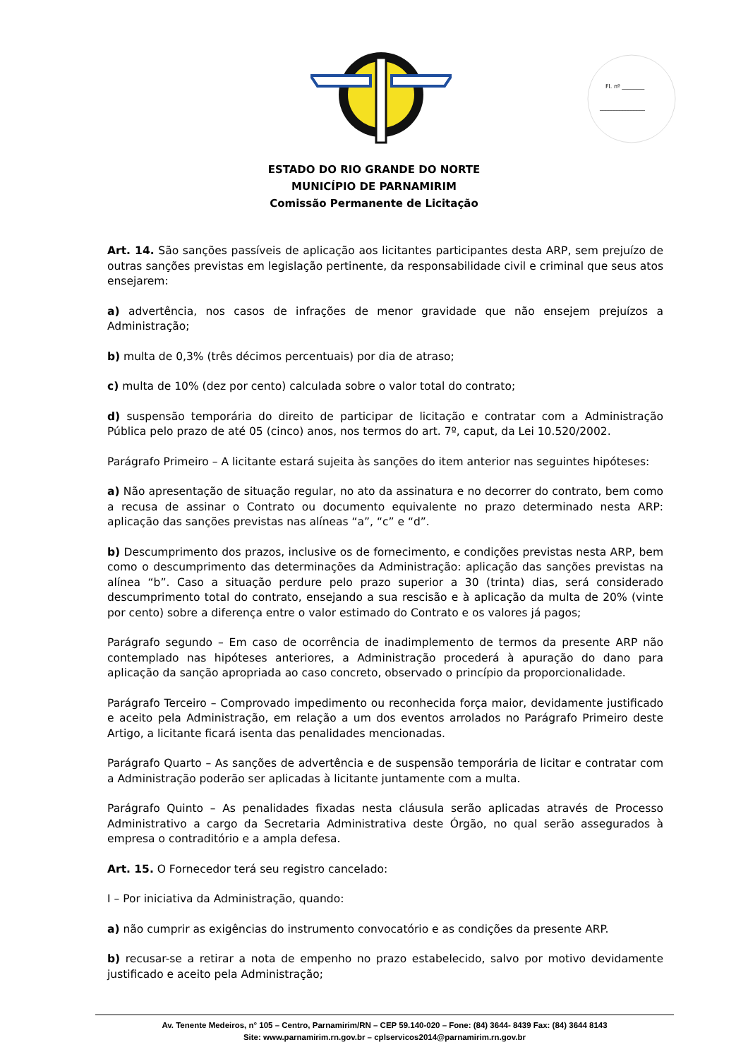Fl. nº ________
________________
ESTADO DO RIO GRANDE DO NORTE
MUNICÍPIO DE PARNAMIRIM
Comissão Permanente de Licitação
Art. 14. São sanções passíveis de aplicação aos licitantes participantes desta ARP, sem prejuízo de outras sanções previstas em legislação pertinente, da responsabilidade civil e criminal que seus atos ensejarem:
a) advertência, nos casos de infrações de menor gravidade que não ensejem prejuízos a Administração;
b) multa de 0,3% (três décimos percentuais) por dia de atraso;
c) multa de 10% (dez por cento) calculada sobre o valor total do contrato;
d) suspensão temporária do direito de participar de licitação e contratar com a Administração Pública pelo prazo de até 05 (cinco) anos, nos termos do art. 7º, caput, da Lei 10.520/2002.
Parágrafo Primeiro – A licitante estará sujeita às sanções do item anterior nas seguintes hipóteses:
a) Não apresentação de situação regular, no ato da assinatura e no decorrer do contrato, bem como a recusa de assinar o Contrato ou documento equivalente no prazo determinado nesta ARP: aplicação das sanções previstas nas alíneas “a”, “c” e “d”.
b) Descumprimento dos prazos, inclusive os de fornecimento, e condições previstas nesta ARP, bem como o descumprimento das determinações da Administração: aplicação das sanções previstas na alínea “b”. Caso a situação perdure pelo prazo superior a 30 (trinta) dias, será considerado descumprimento total do contrato, ensejando a sua rescisão e à aplicação da multa de 20% (vinte por cento) sobre a diferença entre o valor estimado do Contrato e os valores já pagos;
Parágrafo segundo – Em caso de ocorrência de inadimplemento de termos da presente ARP não contemplado nas hipóteses anteriores, a Administração procederá à apuração do dano para aplicação da sanção apropriada ao caso concreto, observado o princípio da proporcionalidade.
Parágrafo Terceiro – Comprovado impedimento ou reconhecida força maior, devidamente justificado e aceito pela Administração, em relação a um dos eventos arrolados no Parágrafo Primeiro deste Artigo, a licitante ficará isenta das penalidades mencionadas.
Parágrafo Quarto – As sanções de advertência e de suspensão temporária de licitar e contratar com a Administração poderão ser aplicadas à licitante juntamente com a multa.
Parágrafo Quinto – As penalidades fixadas nesta cláusula serão aplicadas através de Processo Administrativo a cargo da Secretaria Administrativa deste Órgão, no qual serão assegurados à empresa o contraditório e a ampla defesa.
Art. 15. O Fornecedor terá seu registro cancelado:
I – Por iniciativa da Administração, quando:
a) não cumprir as exigências do instrumento convocatório e as condições da presente ARP.
b) recusar-se a retirar a nota de empenho no prazo estabelecido, salvo por motivo devidamente justificado e aceito pela Administração;
Av. Tenente Medeiros, n° 105 – Centro, Parnamirim/RN – CEP 59.140-020 – Fone: (84) 3644- 8439 Fax: (84) 3644 8143
Site: www.parnamirim.rn.gov.br – cplservicos2014@parnamirim.rn.gov.br